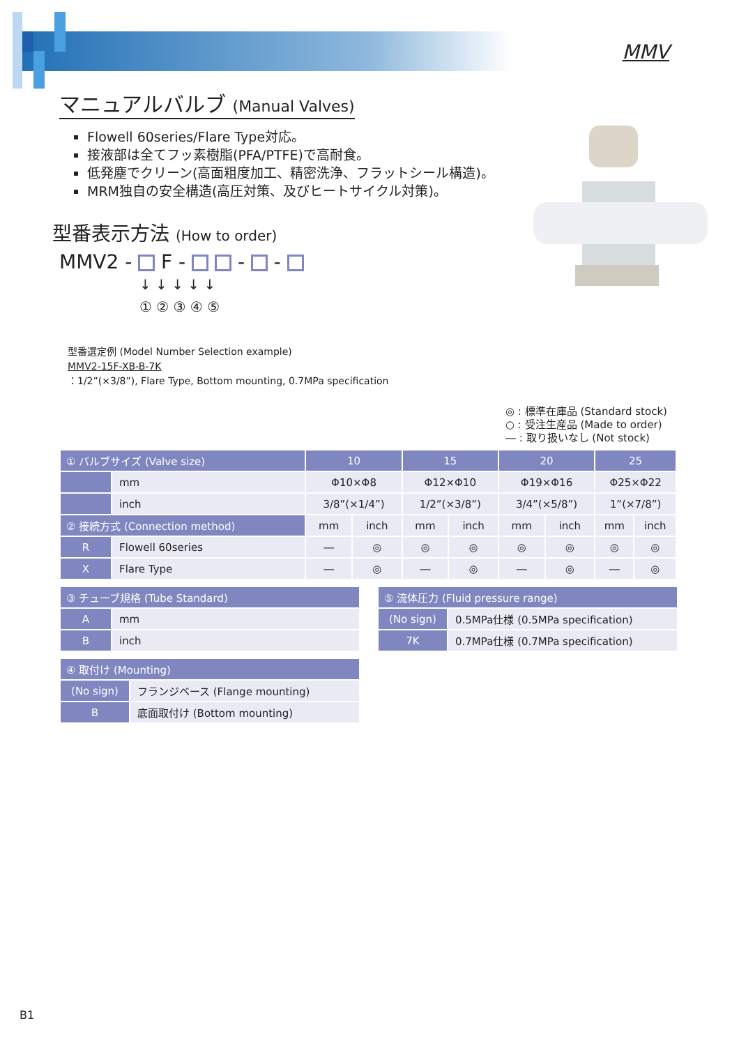MMV
マニュアルバルブ (Manual Valves)
Flowell 60series/Flare Type対応。
接液部は全てフッ素樹脂(PFA/PTFE)で高耐食。
低発塵でクリーン(高面粗度加工、精密洗浄、フラットシール構造)。
MRM独自の安全構造(高圧対策、及びヒートサイクル対策)。
型番表示方法 (How to order)
MMV2 - F - - -
↓ ↓ ↓ ↓ ↓
① ② ③ ④ ⑤
型番選定例 (Model Number Selection example)
MMV2-15F-XB-B-7K
：1/2”(×3/8”), Flare Type, Bottom mounting, 0.7MPa specification
◎ : 標準在庫品 (Standard stock)
○ : 受注生産品 (Made to order)
― : 取り扱いなし (Not stock)
| ① バルブサイズ (Valve size) | | 10 | | 15 | | 20 | | 25 | |
| --- | --- | --- | --- | --- | --- | --- | --- | --- | --- |
| | mm | Φ10×Φ8 | | Φ12×Φ10 | | Φ19×Φ16 | | Φ25×Φ22 | |
| | inch | 3/8”(×1/4”) | | 1/2”(×3/8”) | | 3/4”(×5/8”) | | 1”(×7/8”) | |
| ② 接続方式 (Connection method) | | mm | inch | mm | inch | mm | inch | mm | inch |
| R | Flowell 60series | ― | ◎ | ◎ | ◎ | ◎ | ◎ | ◎ | ◎ |
| X | Flare Type | ― | ◎ | ― | ◎ | ― | ◎ | ― | ◎ |
| ③ チューブ規格 (Tube Standard) | |
| --- | --- |
| A | mm |
| B | inch |
| ④ 取付け (Mounting) | |
| --- | --- |
| (No sign) | フランジベース (Flange mounting) |
| B | 底面取付け (Bottom mounting) |
| ⑤ 流体圧力 (Fluid pressure range) | |
| --- | --- |
| (No sign) | 0.5MPa仕様 (0.5MPa specification) |
| 7K | 0.7MPa仕様 (0.7MPa specification) |
B1